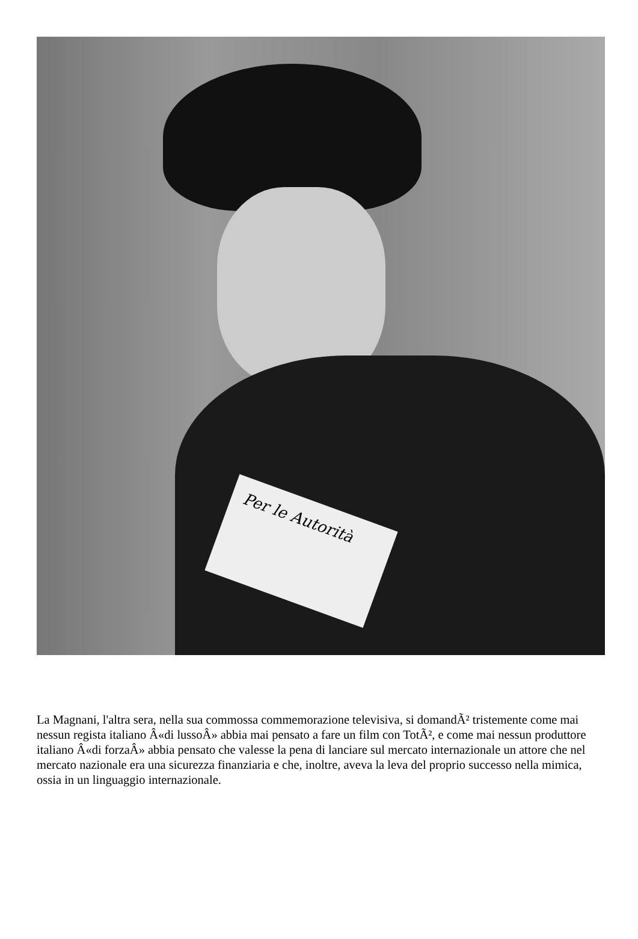Per le Autorità
La Magnani, l'altra sera, nella sua commossa commemorazione televisiva, si domandÃ² tristemente come mai nessun regista italiano Â«di lussoÂ» abbia mai pensato a fare un film con TotÃ², e come mai nessun produttore italiano Â«di forzaÂ» abbia pensato che valesse la pena di lanciare sul mercato internazionale un attore che nel mercato nazionale era una sicurezza finanziaria e che, inoltre, aveva la leva del proprio successo nella mimica, ossia in un linguaggio internazionale.